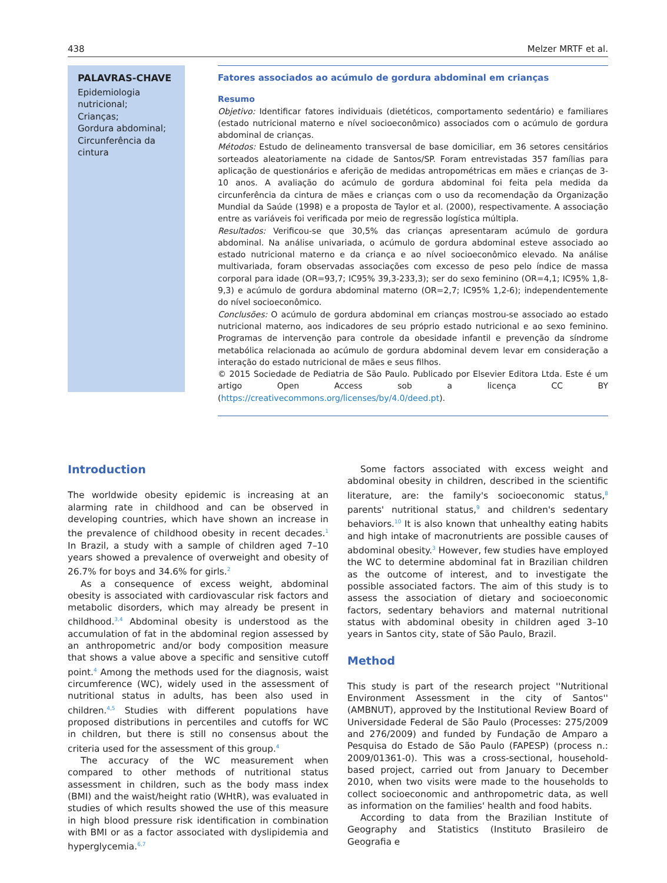438 Melzer MRTF et al.
PALAVRAS-CHAVE
Epidemiologia nutricional;
Crianças;
Gordura abdominal;
Circunferência da cintura
Fatores associados ao acúmulo de gordura abdominal em crianças
Resumo
Objetivo: Identificar fatores individuais (dietéticos, comportamento sedentário) e familiares (estado nutricional materno e nível socioeconômico) associados com o acúmulo de gordura abdominal de crianças.
Métodos: Estudo de delineamento transversal de base domiciliar, em 36 setores censitários sorteados aleatoriamente na cidade de Santos/SP. Foram entrevistadas 357 famílias para aplicação de questionários e aferição de medidas antropométricas em mães e crianças de 3-10 anos. A avaliação do acúmulo de gordura abdominal foi feita pela medida da circunferência da cintura de mães e crianças com o uso da recomendação da Organização Mundial da Saúde (1998) e a proposta de Taylor et al. (2000), respectivamente. A associação entre as variáveis foi verificada por meio de regressão logística múltipla.
Resultados: Verificou-se que 30,5% das crianças apresentaram acúmulo de gordura abdominal. Na análise univariada, o acúmulo de gordura abdominal esteve associado ao estado nutricional materno e da criança e ao nível socioeconômico elevado. Na análise multivariada, foram observadas associações com excesso de peso pelo índice de massa corporal para idade (OR=93,7; IC95% 39,3-233,3); ser do sexo feminino (OR=4,1; IC95% 1,8-9,3) e acúmulo de gordura abdominal materno (OR=2,7; IC95% 1,2-6); independentemente do nível socioeconômico.
Conclusões: O acúmulo de gordura abdominal em crianças mostrou-se associado ao estado nutricional materno, aos indicadores de seu próprio estado nutricional e ao sexo feminino. Programas de intervenção para controle da obesidade infantil e prevenção da síndrome metabólica relacionada ao acúmulo de gordura abdominal devem levar em consideração a interação do estado nutricional de mães e seus filhos.
© 2015 Sociedade de Pediatria de São Paulo. Publicado por Elsevier Editora Ltda. Este é um artigo Open Access sob a licença CC BY (https://creativecommons.org/licenses/by/4.0/deed.pt).
Introduction
The worldwide obesity epidemic is increasing at an alarming rate in childhood and can be observed in developing countries, which have shown an increase in the prevalence of childhood obesity in recent decades.<sup>1</sup> In Brazil, a study with a sample of children aged 7–10 years showed a prevalence of overweight and obesity of 26.7% for boys and 34.6% for girls.<sup>2</sup>
As a consequence of excess weight, abdominal obesity is associated with cardiovascular risk factors and metabolic disorders, which may already be present in childhood.<sup>3,4</sup> Abdominal obesity is understood as the accumulation of fat in the abdominal region assessed by an anthropometric and/or body composition measure that shows a value above a specific and sensitive cutoff point.<sup>4</sup> Among the methods used for the diagnosis, waist circumference (WC), widely used in the assessment of nutritional status in adults, has been also used in children.<sup>4,5</sup> Studies with different populations have proposed distributions in percentiles and cutoffs for WC in children, but there is still no consensus about the criteria used for the assessment of this group.<sup>4</sup>
The accuracy of the WC measurement when compared to other methods of nutritional status assessment in children, such as the body mass index (BMI) and the waist/height ratio (WHtR), was evaluated in studies of which results showed the use of this measure in high blood pressure risk identification in combination with BMI or as a factor associated with dyslipidemia and hyperglycemia.<sup>6,7</sup>
Some factors associated with excess weight and abdominal obesity in children, described in the scientific literature, are: the family's socioeconomic status,<sup>8</sup> parents' nutritional status,<sup>9</sup> and children's sedentary behaviors.<sup>10</sup> It is also known that unhealthy eating habits and high intake of macronutrients are possible causes of abdominal obesity.<sup>3</sup> However, few studies have employed the WC to determine abdominal fat in Brazilian children as the outcome of interest, and to investigate the possible associated factors. The aim of this study is to assess the association of dietary and socioeconomic factors, sedentary behaviors and maternal nutritional status with abdominal obesity in children aged 3–10 years in Santos city, state of São Paulo, Brazil.
Method
This study is part of the research project ''Nutritional Environment Assessment in the city of Santos'' (AMBNUT), approved by the Institutional Review Board of Universidade Federal de São Paulo (Processes: 275/2009 and 276/2009) and funded by Fundação de Amparo a Pesquisa do Estado de São Paulo (FAPESP) (process n.: 2009/01361-0). This was a cross-sectional, household-based project, carried out from January to December 2010, when two visits were made to the households to collect socioeconomic and anthropometric data, as well as information on the families' health and food habits.
According to data from the Brazilian Institute of Geography and Statistics (Instituto Brasileiro de Geografia e